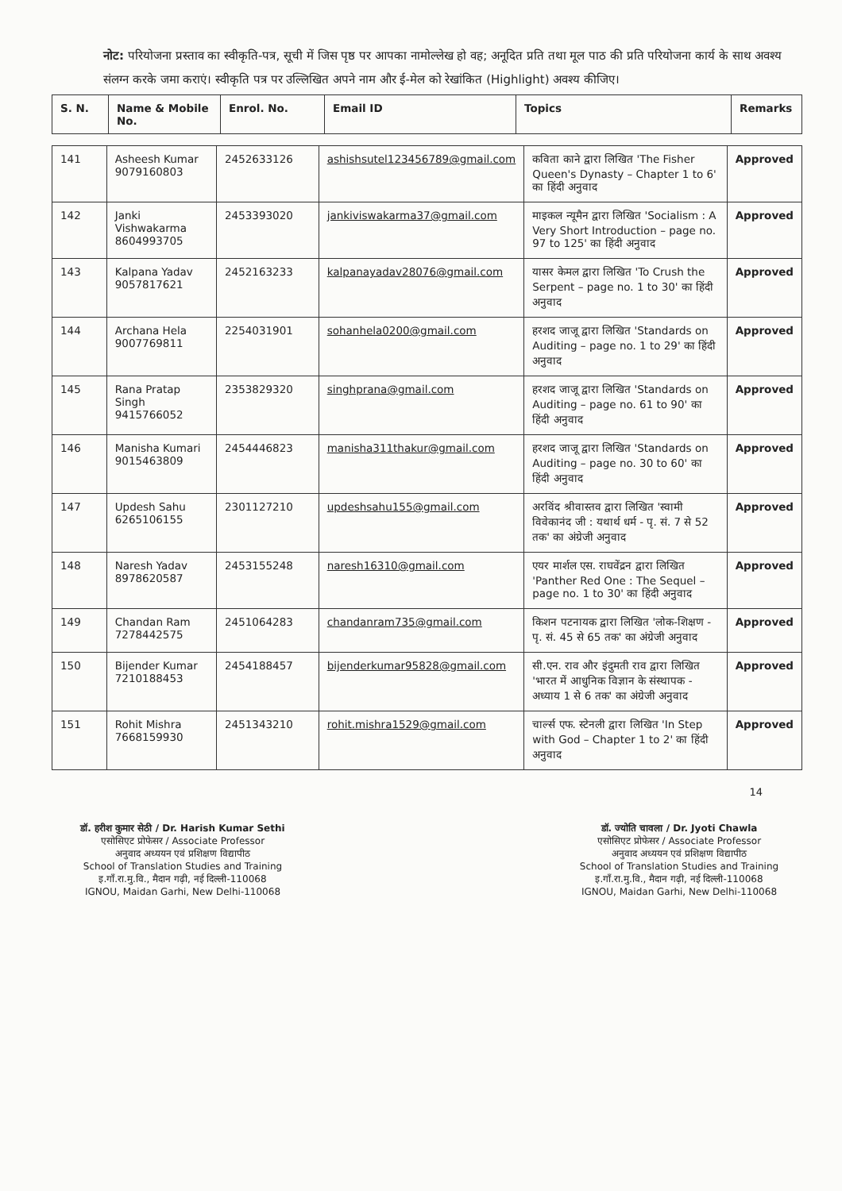नोट: परियोजना प्रस्ताव का स्वीकृति-पत्र, सूची में जिस पृष्ठ पर आपका नामोल्लेख हो वह; अनूदित प्रति तथा मूल पाठ की प्रति परियोजना कार्य के साथ अवश्य संलग्न करके जमा कराएं। स्वीकृति पत्र पर उल्लिखित अपने नाम और ई-मेल को रेखांकित (Highlight) अवश्य कीजिए।
| S. N. | Name & Mobile No. | Enrol. No. | Email ID | Topics | Remarks |
| --- | --- | --- | --- | --- | --- |
| 141 | Asheesh Kumar 9079160803 | 2452633126 | ashishsutel123456789@gmail.com | कविता काने द्वारा लिखित 'The Fisher Queen's Dynasty – Chapter 1 to 6' का हिंदी अनुवाद | Approved |
| 142 | Janki Vishwakarma 8604993705 | 2453393020 | jankiviswakarma37@gmail.com | माइकल न्यूमैन द्वारा लिखित 'Socialism : A Very Short Introduction – page no. 97 to 125' का हिंदी अनुवाद | Approved |
| 143 | Kalpana Yadav 9057817621 | 2452163233 | kalpanayadav28076@gmail.com | यासर केमल द्वारा लिखित 'To Crush the Serpent – page no. 1 to 30' का हिंदी अनुवाद | Approved |
| 144 | Archana Hela 9007769811 | 2254031901 | sohanhela0200@gmail.com | हरशद जाजू द्वारा लिखित 'Standards on Auditing – page no. 1 to 29' का हिंदी अनुवाद | Approved |
| 145 | Rana Pratap Singh 9415766052 | 2353829320 | singhprana@gmail.com | हरशद जाजू द्वारा लिखित 'Standards on Auditing – page no. 61 to 90' का हिंदी अनुवाद | Approved |
| 146 | Manisha Kumari 9015463809 | 2454446823 | manisha311thakur@gmail.com | हरशद जाजू द्वारा लिखित 'Standards on Auditing – page no. 30 to 60' का हिंदी अनुवाद | Approved |
| 147 | Updesh Sahu 6265106155 | 2301127210 | updeshsahu155@gmail.com | अरविंद श्रीवास्तव द्वारा लिखित 'स्वामी विवेकानंद जी : यथार्थ धर्म - पृ. सं. 7 से 52 तक' का अंग्रेजी अनुवाद | Approved |
| 148 | Naresh Yadav 8978620587 | 2453155248 | naresh16310@gmail.com | एयर मार्शल एस. राघवेंद्रन द्वारा लिखित 'Panther Red One : The Sequel – page no. 1 to 30' का हिंदी अनुवाद | Approved |
| 149 | Chandan Ram 7278442575 | 2451064283 | chandanram735@gmail.com | किशन पटनायक द्वारा लिखित 'लोक-शिक्षण - पृ. सं. 45 से 65 तक' का अंग्रेजी अनुवाद | Approved |
| 150 | Bijender Kumar 7210188453 | 2454188457 | bijenderkumar95828@gmail.com | सी.एन. राव और इंदुमती राव द्वारा लिखित 'भारत में आधुनिक विज्ञान के संस्थापक - अध्याय 1 से 6 तक' का अंग्रेजी अनुवाद | Approved |
| 151 | Rohit Mishra 7668159930 | 2451343210 | rohit.mishra1529@gmail.com | चार्ल्स एफ. स्टेनली द्वारा लिखित 'In Step with God – Chapter 1 to 2' का हिंदी अनुवाद | Approved |
14
डॉ. हरीश कुमार सेठी / Dr. Harish Kumar Sethi
एसोसिएट प्रोफेसर / Associate Professor
अनुवाद अध्ययन एवं प्रशिक्षण विद्यापीठ
School of Translation Studies and Training
इ.गाँ.रा.मु.वि., मैदान गढ़ी, नई दिल्ली-110068
IGNOU, Maidan Garhi, New Delhi-110068
डॉ. ज्योति चावला / Dr. Jyoti Chawla
एसोसिएट प्रोफेसर / Associate Professor
अनुवाद अध्ययन एवं प्रशिक्षण विद्यापीठ
School of Translation Studies and Training
इ.गाँ.रा.मु.वि., मैदान गढ़ी, नई दिल्ली-110068
IGNOU, Maidan Garhi, New Delhi-110068